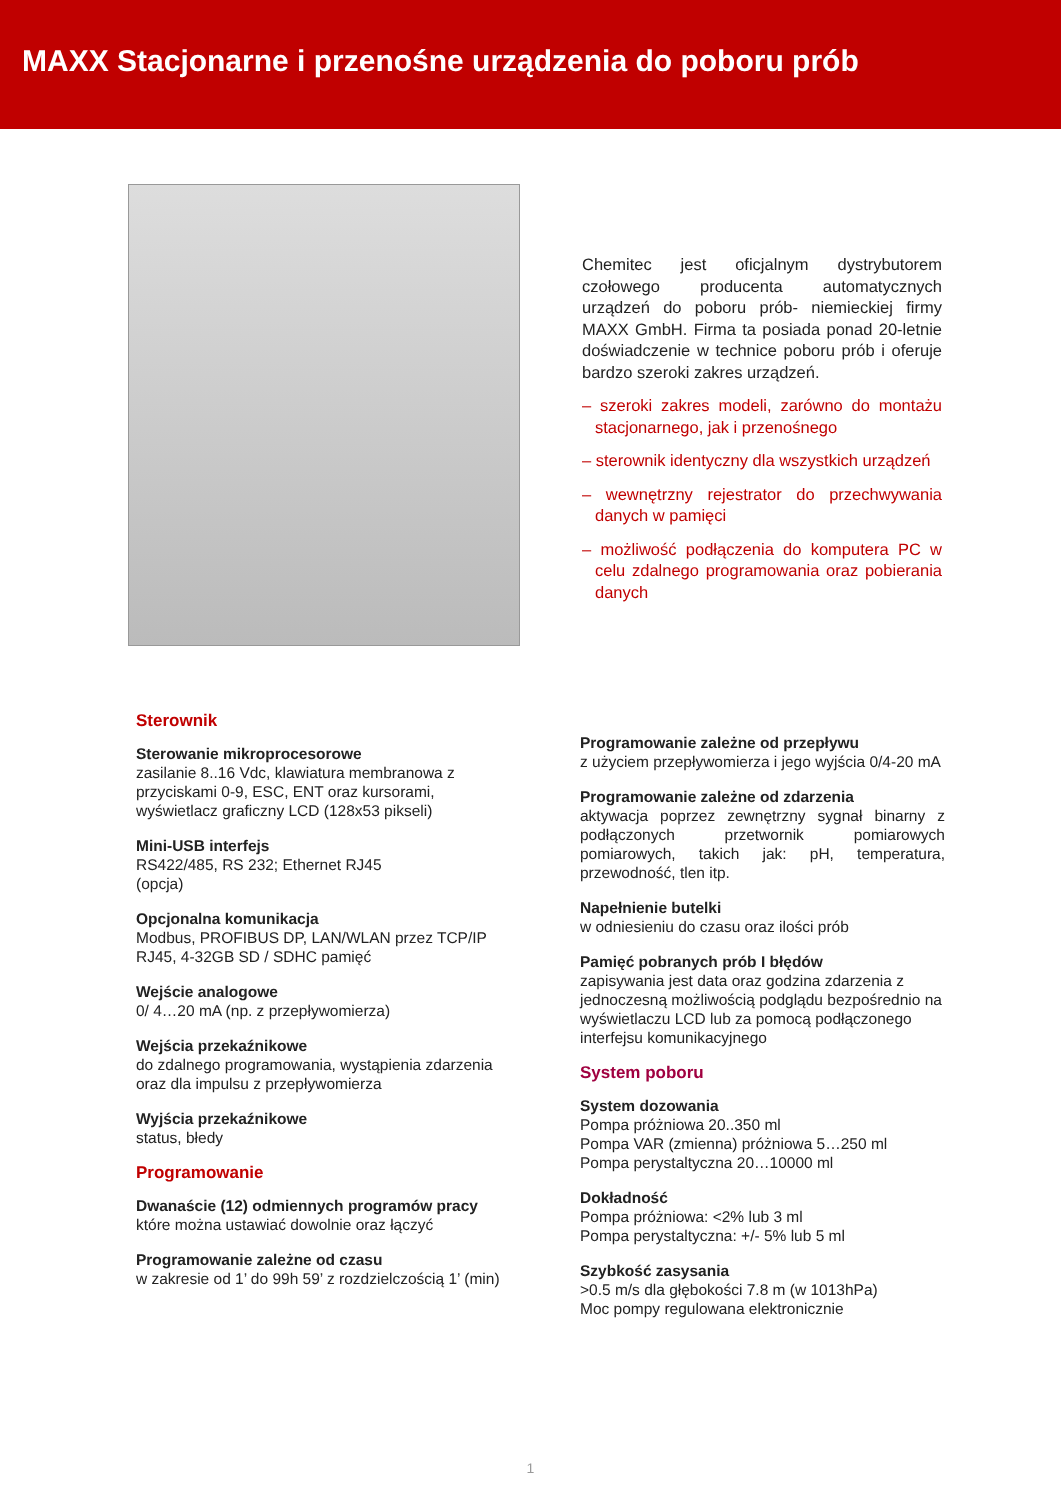MAXX Stacjonarne i przenośne urządzenia do poboru prób
Chemitec jest oficjalnym dystrybutorem czołowego producenta automatycznych urządzeń do poboru prób- niemieckiej firmy MAXX GmbH. Firma ta posiada ponad 20-letnie doświadczenie w technice poboru prób i oferuje bardzo szeroki zakres urządzeń.
– szeroki zakres modeli, zarówno do montażu stacjonarnego, jak i przenośnego
– sterownik identyczny dla wszystkich urządzeń
– wewnętrzny rejestrator do przechwywania danych w pamięci
– możliwość podłączenia do komputera PC w celu zdalnego programowania oraz pobierania danych
Sterownik
Sterowanie mikroprocesorowe
zasilanie 8..16 Vdc, klawiatura membranowa z przyciskami 0-9, ESC, ENT oraz kursorami, wyświetlacz graficzny LCD (128x53 pikseli)
Mini-USB interfejs
RS422/485, RS 232; Ethernet RJ45
(opcja)
Opcjonalna komunikacja
Modbus, PROFIBUS DP, LAN/WLAN przez TCP/IP RJ45, 4-32GB SD / SDHC pamięć
Wejście analogowe
0/ 4…20 mA (np. z przepływomierza)
Wejścia przekaźnikowe
do zdalnego programowania, wystąpienia zdarzenia oraz dla impulsu z przepływomierza
Wyjścia przekaźnikowe
status, błedy
Programowanie
Dwanaście (12) odmiennych programów pracy
które można ustawiać dowolnie oraz łączyć
Programowanie zależne od czasu
w zakresie od 1’ do 99h 59’ z rozdzielczością 1’ (min)
Programowanie zależne od przepływu
z użyciem przepływomierza i jego wyjścia 0/4-20 mA
Programowanie zależne od zdarzenia
aktywacja poprzez zewnętrzny sygnał binarny z podłączonych przetwornik pomiarowych pomiarowych, takich jak: pH, temperatura, przewodność, tlen itp.
Napełnienie butelki
w odniesieniu do czasu oraz ilości prób
Pamięć pobranych prób I błędów
zapisywania jest data oraz godzina zdarzenia z jednoczesną możliwością podglądu bezpośrednio na wyświetlaczu LCD lub za pomocą podłączonego interfejsu komunikacyjnego
System poboru
System dozowania
Pompa próżniowa 20..350 ml
Pompa VAR (zmienna) próżniowa 5…250 ml
Pompa perystaltyczna 20…10000 ml
Dokładność
Pompa próżniowa: <2% lub 3 ml
Pompa perystaltyczna: +/- 5% lub 5 ml
Szybkość zasysania
>0.5 m/s dla głębokości 7.8 m (w 1013hPa)
Moc pompy regulowana elektronicznie
1